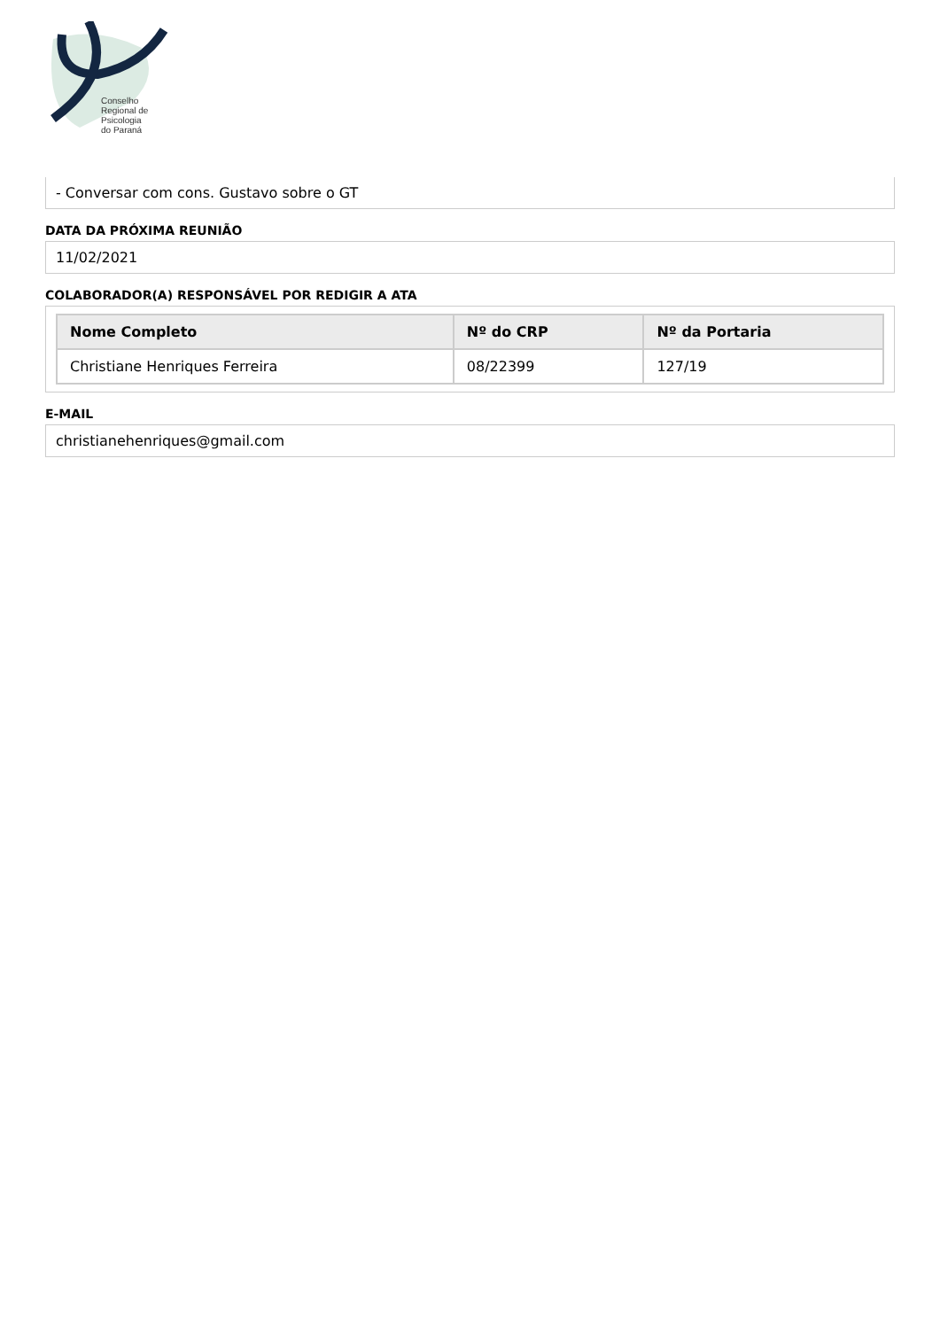Conselho
Regional de
Psicologia
do Paraná
- Conversar com cons. Gustavo sobre o GT
DATA DA PRÓXIMA REUNIÃO
11/02/2021
COLABORADOR(A) RESPONSÁVEL POR REDIGIR A ATA
| Nome Completo | Nº do CRP | Nº da Portaria |
| --- | --- | --- |
| Christiane Henriques Ferreira | 08/22399 | 127/19 |
E-MAIL
christianehenriques@gmail.com